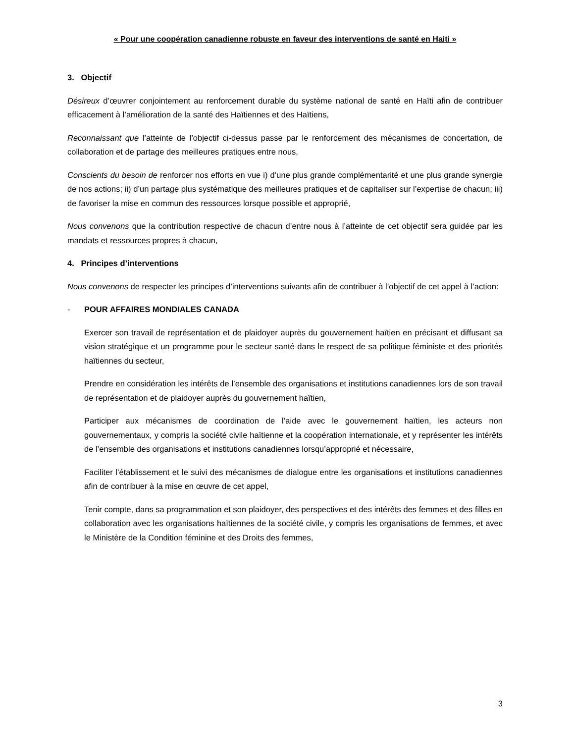« Pour une coopération canadienne robuste en faveur des interventions de santé en Haiti »
3. Objectif
Désireux d’œuvrer conjointement au renforcement durable du système national de santé en Haïti afin de contribuer efficacement à l’amélioration de la santé des Haïtiennes et des Haïtiens,
Reconnaissant que l’atteinte de l’objectif ci-dessus passe par le renforcement des mécanismes de concertation, de collaboration et de partage des meilleures pratiques entre nous,
Conscients du besoin de renforcer nos efforts en vue i) d’une plus grande complémentarité et une plus grande synergie de nos actions; ii) d’un partage plus systématique des meilleures pratiques et de capitaliser sur l’expertise de chacun; iii) de favoriser la mise en commun des ressources lorsque possible et approprié,
Nous convenons que la contribution respective de chacun d’entre nous à l’atteinte de cet objectif sera guidée par les mandats et ressources propres à chacun,
4. Principes d’interventions
Nous convenons de respecter les principes d’interventions suivants afin de contribuer à l’objectif de cet appel à l’action:
- POUR AFFAIRES MONDIALES CANADA
Exercer son travail de représentation et de plaidoyer auprès du gouvernement haïtien en précisant et diffusant sa vision stratégique et un programme pour le secteur santé dans le respect de sa politique féministe et des priorités haïtiennes du secteur,
Prendre en considération les intérêts de l’ensemble des organisations et institutions canadiennes lors de son travail de représentation et de plaidoyer auprès du gouvernement haïtien,
Participer aux mécanismes de coordination de l’aide avec le gouvernement haïtien, les acteurs non gouvernementaux, y compris la société civile haïtienne et la coopération internationale, et y représenter les intérêts de l’ensemble des organisations et institutions canadiennes lorsqu’approprié et nécessaire,
Faciliter l’établissement et le suivi des mécanismes de dialogue entre les organisations et institutions canadiennes afin de contribuer à la mise en œuvre de cet appel,
Tenir compte, dans sa programmation et son plaidoyer, des perspectives et des intérêts des femmes et des filles en collaboration avec les organisations haïtiennes de la société civile, y compris les organisations de femmes, et avec le Ministère de la Condition féminine et des Droits des femmes,
3